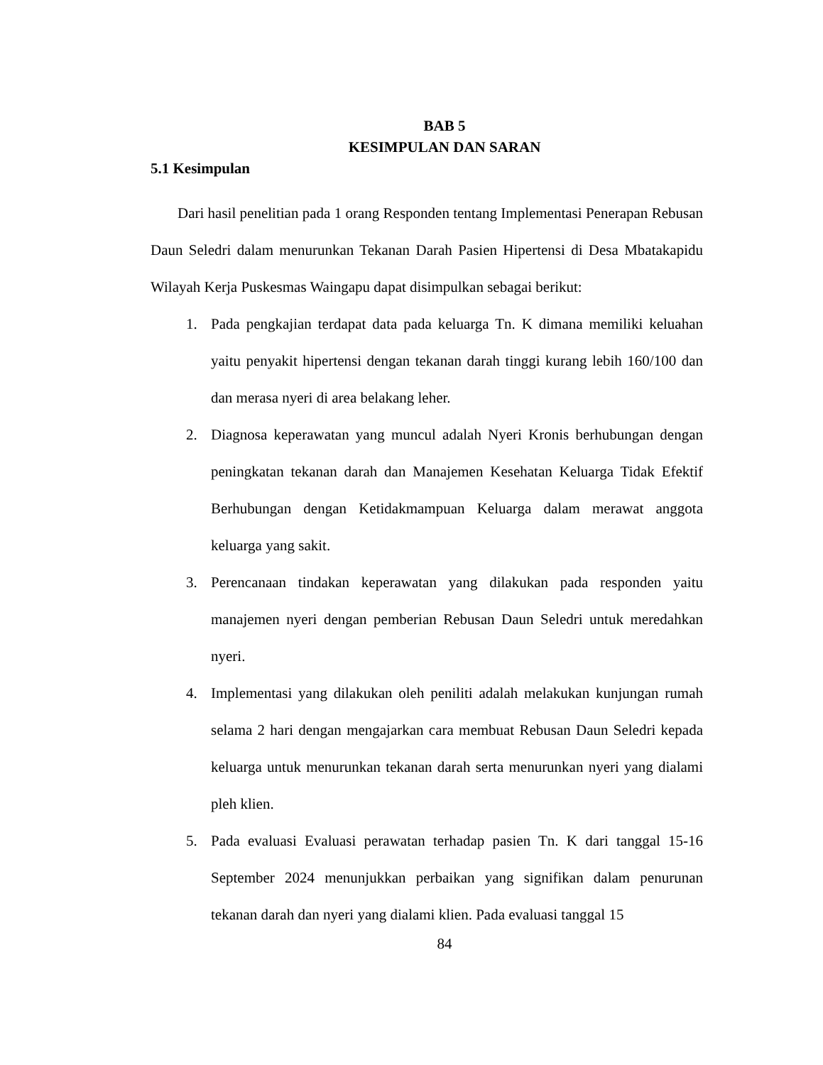BAB 5
KESIMPULAN DAN SARAN
5.1 Kesimpulan
Dari hasil penelitian pada 1 orang Responden tentang Implementasi Penerapan Rebusan Daun Seledri dalam menurunkan Tekanan Darah Pasien Hipertensi di Desa Mbatakapidu Wilayah Kerja Puskesmas Waingapu dapat disimpulkan sebagai berikut:
1. Pada pengkajian terdapat data pada keluarga Tn. K dimana memiliki keluahan yaitu penyakit hipertensi dengan tekanan darah tinggi kurang lebih 160/100 dan dan merasa nyeri di area belakang leher.
2. Diagnosa keperawatan yang muncul adalah Nyeri Kronis berhubungan dengan peningkatan tekanan darah dan Manajemen Kesehatan Keluarga Tidak Efektif Berhubungan dengan Ketidakmampuan Keluarga dalam merawat anggota keluarga yang sakit.
3. Perencanaan tindakan keperawatan yang dilakukan pada responden yaitu manajemen nyeri dengan pemberian Rebusan Daun Seledri untuk meredahkan nyeri.
4. Implementasi yang dilakukan oleh peniliti adalah melakukan kunjungan rumah selama 2 hari dengan mengajarkan cara membuat Rebusan Daun Seledri kepada keluarga untuk menurunkan tekanan darah serta menurunkan nyeri yang dialami pleh klien.
5. Pada evaluasi Evaluasi perawatan terhadap pasien Tn. K dari tanggal 15-16 September 2024 menunjukkan perbaikan yang signifikan dalam penurunan tekanan darah dan nyeri yang dialami klien. Pada evaluasi tanggal 15
84